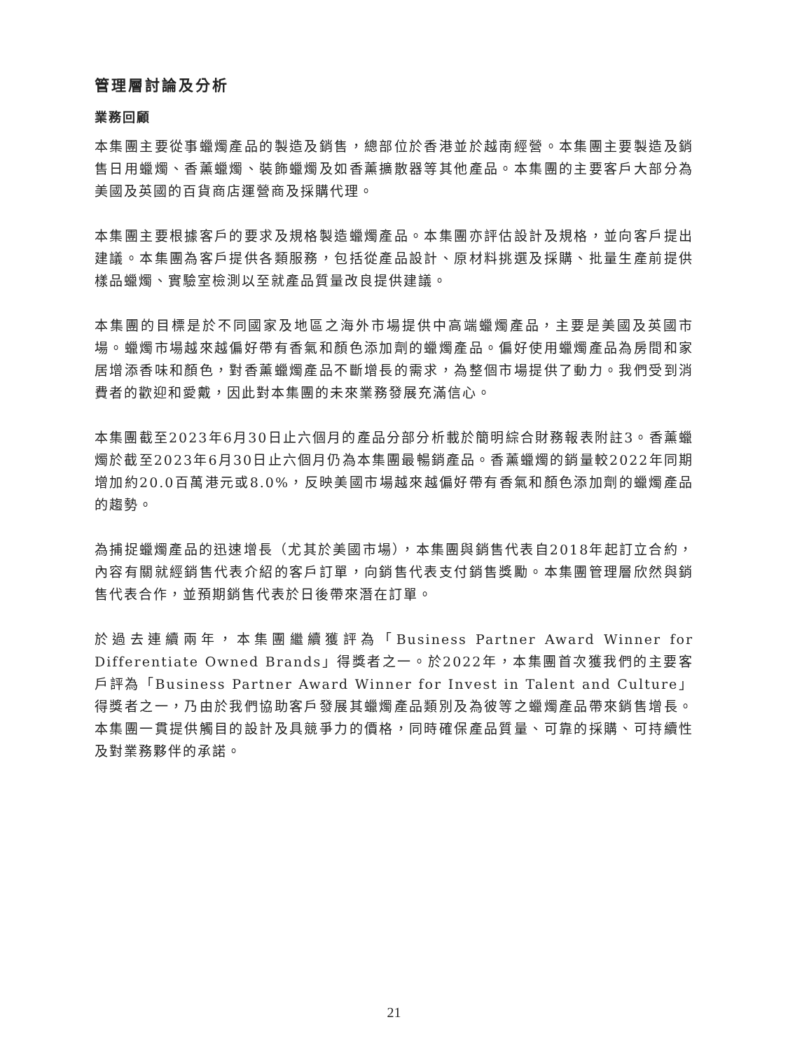管理層討論及分析
業務回顧
本集團主要從事蠟燭產品的製造及銷售，總部位於香港並於越南經營。本集團主要製造及銷售日用蠟燭、香薰蠟燭、裝飾蠟燭及如香薰擴散器等其他產品。本集團的主要客戶大部分為美國及英國的百貨商店運營商及採購代理。
本集團主要根據客戶的要求及規格製造蠟燭產品。本集團亦評估設計及規格，並向客戶提出建議。本集團為客戶提供各類服務，包括從產品設計、原材料挑選及採購、批量生產前提供樣品蠟燭、實驗室檢測以至就產品質量改良提供建議。
本集團的目標是於不同國家及地區之海外市場提供中高端蠟燭產品，主要是美國及英國市場。蠟燭市場越來越偏好帶有香氣和顏色添加劑的蠟燭產品。偏好使用蠟燭產品為房間和家居增添香味和顏色，對香薰蠟燭產品不斷增長的需求，為整個市場提供了動力。我們受到消費者的歡迎和愛戴，因此對本集團的未來業務發展充滿信心。
本集團截至2023年6月30日止六個月的產品分部分析載於簡明綜合財務報表附註3。香薰蠟燭於截至2023年6月30日止六個月仍為本集團最暢銷產品。香薰蠟燭的銷量較2022年同期增加約20.0百萬港元或8.0%，反映美國市場越來越偏好帶有香氣和顏色添加劑的蠟燭產品的趨勢。
為捕捉蠟燭產品的迅速增長（尤其於美國市場），本集團與銷售代表自2018年起訂立合約，內容有關就經銷售代表介紹的客戶訂單，向銷售代表支付銷售獎勵。本集團管理層欣然與銷售代表合作，並預期銷售代表於日後帶來潛在訂單。
於過去連續兩年，本集團繼續獲評為「Business Partner Award Winner for Differentiate Owned Brands」得獎者之一。於2022年，本集團首次獲我們的主要客戶評為「Business Partner Award Winner for Invest in Talent and Culture」得獎者之一，乃由於我們協助客戶發展其蠟燭產品類別及為彼等之蠟燭產品帶來銷售增長。本集團一貫提供觸目的設計及具競爭力的價格，同時確保產品質量、可靠的採購、可持續性及對業務夥伴的承諾。
21